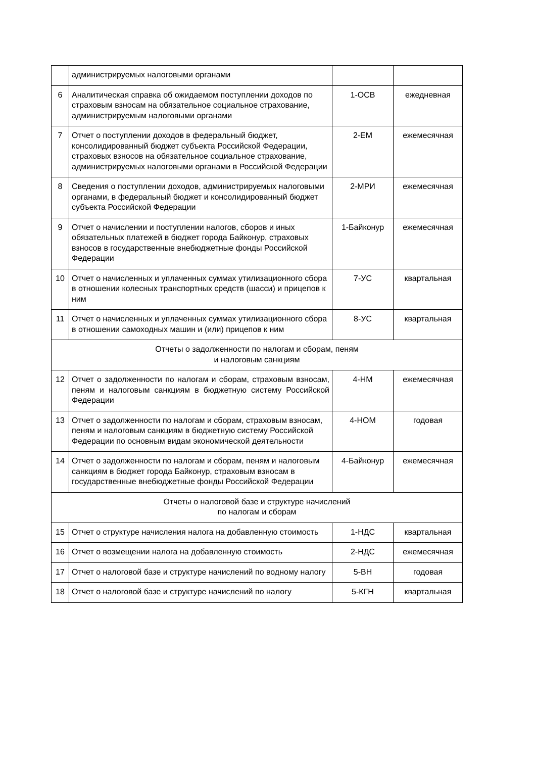| | администрируемых налоговыми органами | | |
| 6 | Аналитическая справка об ожидаемом поступлении доходов по страховым взносам на обязательное социальное страхование, администрируемым налоговыми органами | 1-ОСВ | ежедневная |
| 7 | Отчет о поступлении доходов в федеральный бюджет, консолидированный бюджет субъекта Российской Федерации, страховых взносов на обязательное социальное страхование, администрируемых налоговыми органами в Российской Федерации | 2-ЕМ | ежемесячная |
| 8 | Сведения о поступлении доходов, администрируемых налоговыми органами, в федеральный бюджет и консолидированный бюджет субъекта Российской Федерации | 2-МРИ | ежемесячная |
| 9 | Отчет о начислении и поступлении налогов, сборов и иных обязательных платежей в бюджет города Байконур, страховых взносов в государственные внебюджетные фонды Российской Федерации | 1-Байконур | ежемесячная |
| 10 | Отчет о начисленных и уплаченных суммах утилизационного сбора в отношении колесных транспортных средств (шасси) и прицепов к ним | 7-УС | квартальная |
| 11 | Отчет о начисленных и уплаченных суммах утилизационного сбора в отношении самоходных машин и (или) прицепов к ним | 8-УС | квартальная |
| Отчеты о задолженности по налогам и сборам, пеням и налоговым санкциям | | | |
| 12 | Отчет о задолженности по налогам и сборам, страховым взносам, пеням и налоговым санкциям в бюджетную систему Российской Федерации | 4-НМ | ежемесячная |
| 13 | Отчет о задолженности по налогам и сборам, страховым взносам, пеням и налоговым санкциям в бюджетную систему Российской Федерации по основным видам экономической деятельности | 4-НОМ | годовая |
| 14 | Отчет о задолженности по налогам и сборам, пеням и налоговым санкциям в бюджет города Байконур, страховым взносам в государственные внебюджетные фонды Российской Федерации | 4-Байконур | ежемесячная |
| Отчеты о налоговой базе и структуре начислений по налогам и сборам | | | |
| 15 | Отчет о структуре начисления налога на добавленную стоимость | 1-НДС | квартальная |
| 16 | Отчет о возмещении налога на добавленную стоимость | 2-НДС | ежемесячная |
| 17 | Отчет о налоговой базе и структуре начислений по водному налогу | 5-ВН | годовая |
| 18 | Отчет о налоговой базе и структуре начислений по налогу | 5-КГН | квартальная |